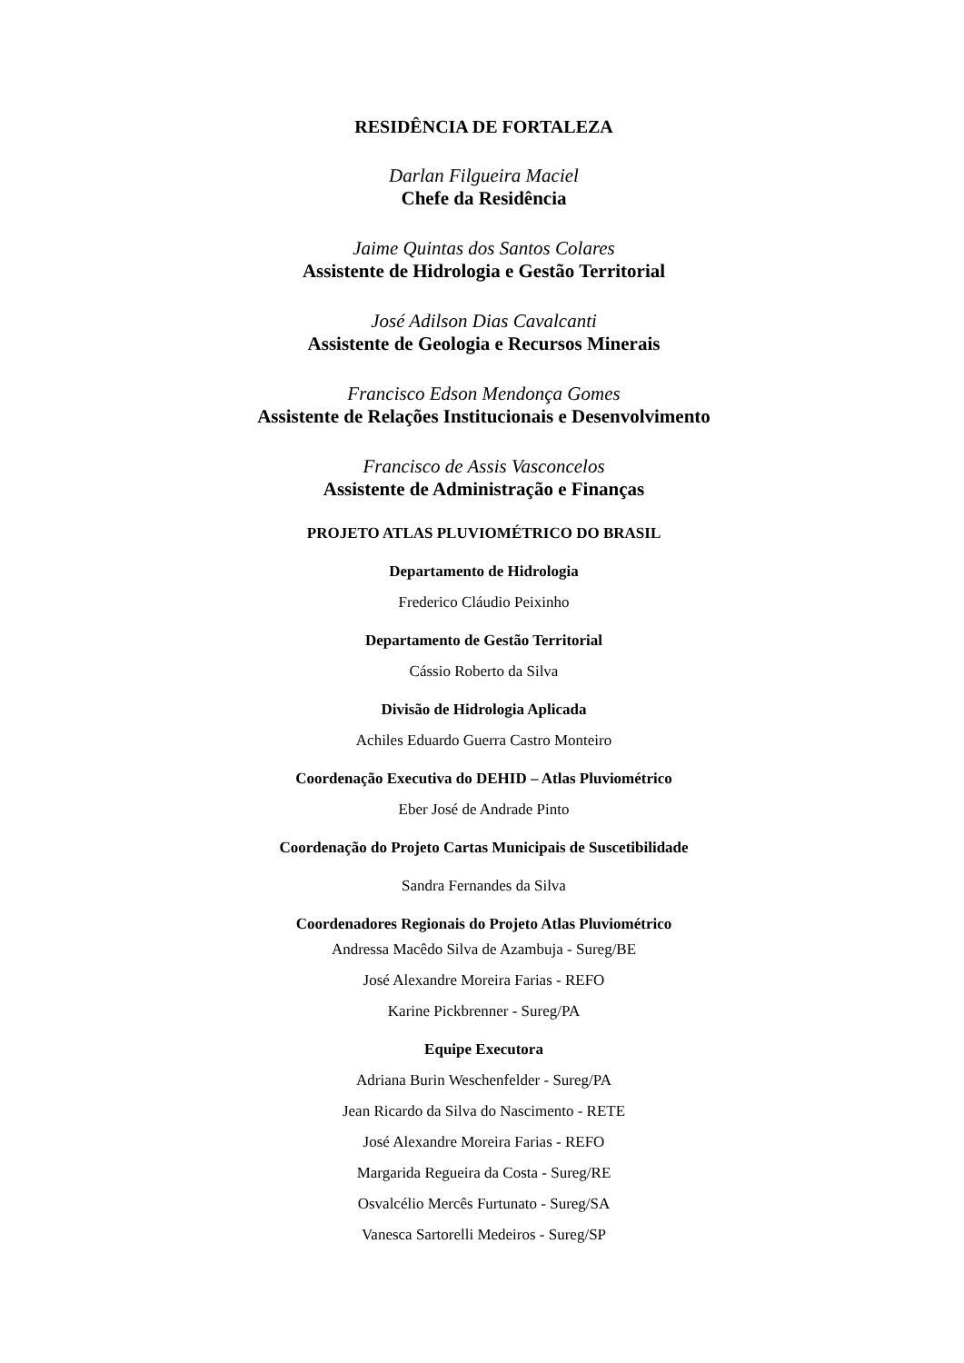RESIDÊNCIA DE FORTALEZA
Darlan Filgueira Maciel
Chefe da Residência
Jaime Quintas dos Santos Colares
Assistente de Hidrologia e Gestão Territorial
José Adilson Dias Cavalcanti
Assistente de Geologia e Recursos Minerais
Francisco Edson Mendonça Gomes
Assistente de Relações Institucionais e Desenvolvimento
Francisco de Assis Vasconcelos
Assistente de Administração e Finanças
PROJETO ATLAS PLUVIOMÉTRICO DO BRASIL
Departamento de Hidrologia
Frederico Cláudio Peixinho
Departamento de Gestão Territorial
Cássio Roberto da Silva
Divisão de Hidrologia Aplicada
Achiles Eduardo Guerra Castro Monteiro
Coordenação Executiva do DEHID – Atlas Pluviométrico
Eber José de Andrade Pinto
Coordenação do Projeto Cartas Municipais de Suscetibilidade
Sandra Fernandes da Silva
Coordenadores Regionais do Projeto Atlas Pluviométrico
Andressa Macêdo Silva de Azambuja - Sureg/BE
José Alexandre Moreira Farias - REFO
Karine Pickbrenner - Sureg/PA
Equipe Executora
Adriana Burin Weschenfelder - Sureg/PA
Jean Ricardo da Silva do Nascimento - RETE
José Alexandre Moreira Farias - REFO
Margarida Regueira da Costa - Sureg/RE
Osvalcélio Mercês Furtunato - Sureg/SA
Vanesca Sartorelli Medeiros - Sureg/SP